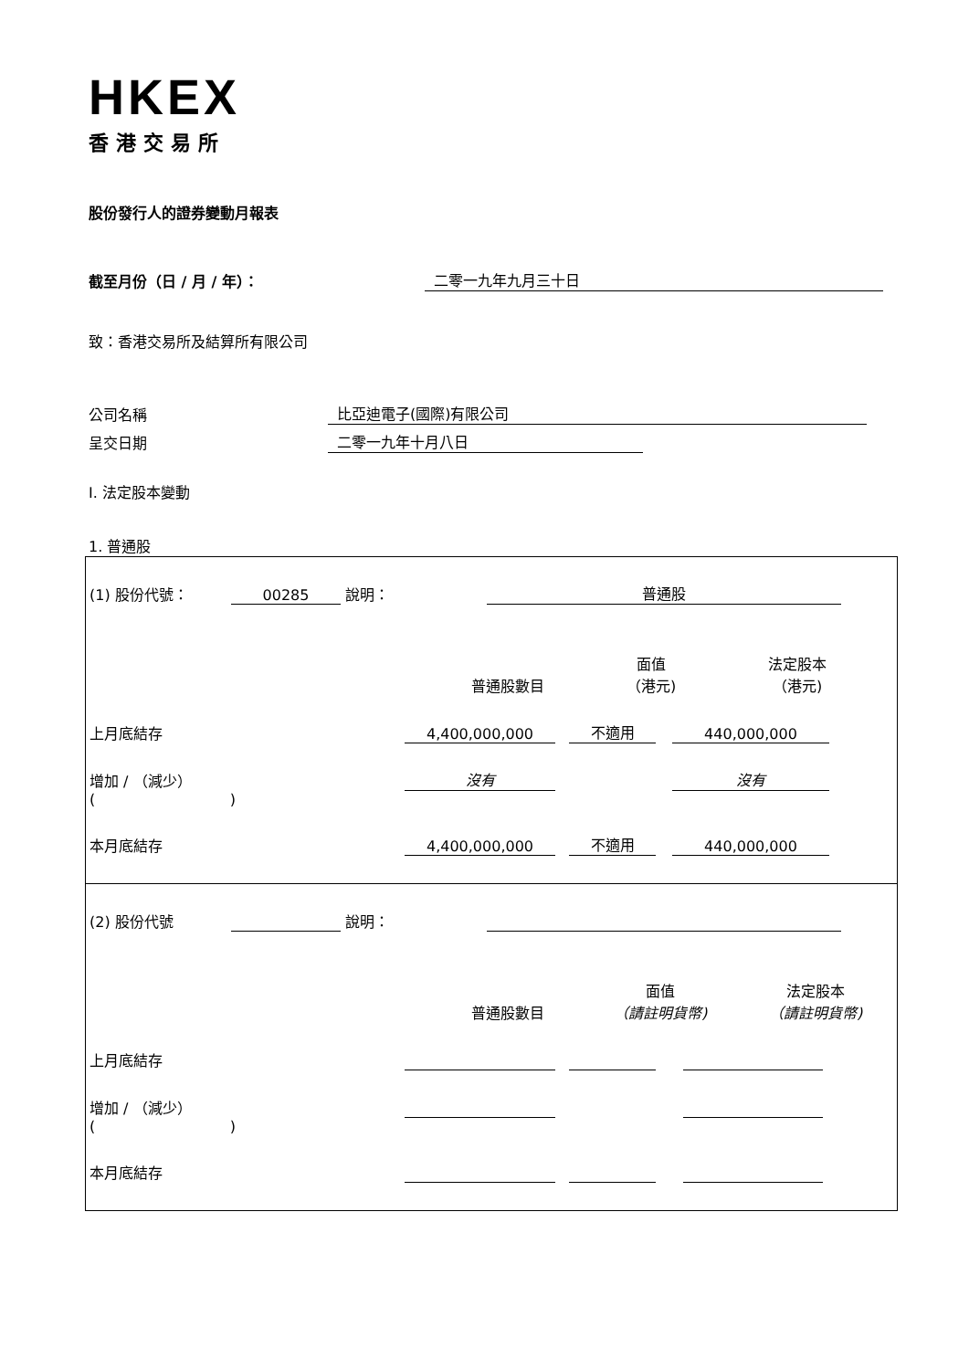HKEX
香港交易所
股份發行人的證券變動月報表
截至月份（日 / 月 / 年）： 二零一九年九月三十日
致：香港交易所及結算所有限公司
公司名稱 比亞迪電子(國際)有限公司
呈交日期 二零一九年十月八日
I. 法定股本變動
1. 普通股
| (1) 股份代號： 00285 說明： 普通股 普通股數目 面值 （港元) 法定股本 （港元) 上月底結存 4,400,000,000 不適用 440,000,000 增加 / （減少） 沒有 沒有 ( ) 本月底結存 4,400,000,000 不適用 440,000,000 |
| (2) 股份代號 說明： 普通股數目 面值 （請註明貨幣) 法定股本 （請註明貨幣) 上月底結存 增加 / （減少） ( ) 本月底結存 |